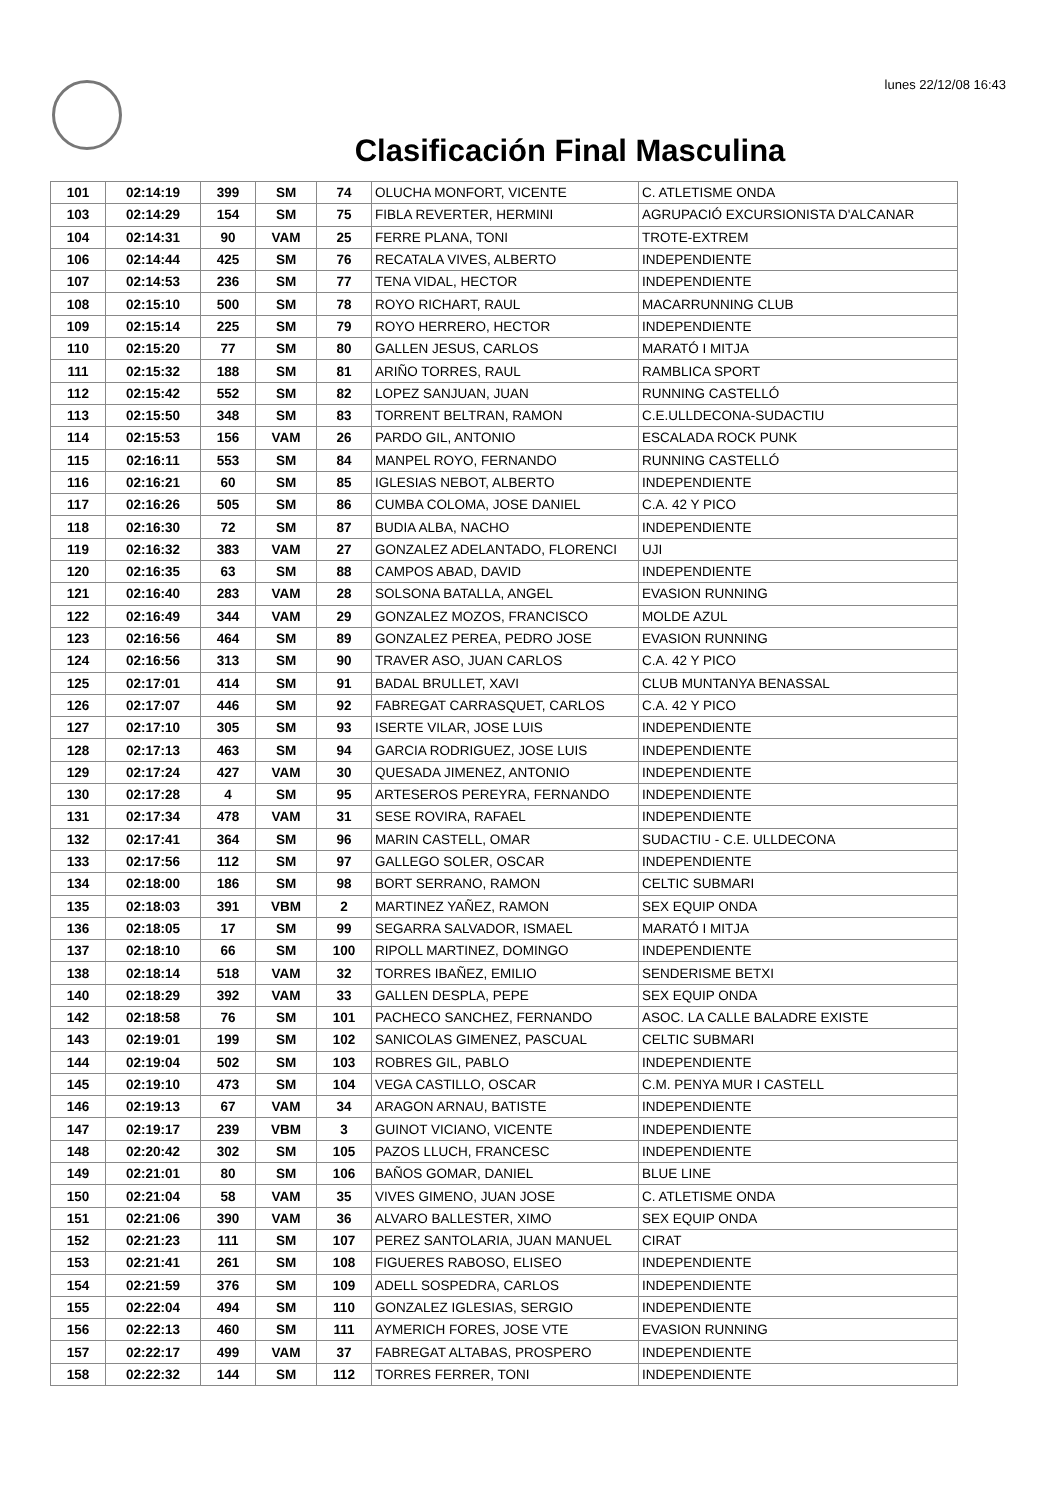lunes 22/12/08 16:43
Clasificación Final Masculina
| 101 | 02:14:19 | 399 | SM | 74 | OLUCHA MONFORT, VICENTE | C. ATLETISME ONDA |
| 103 | 02:14:29 | 154 | SM | 75 | FIBLA REVERTER, HERMINI | AGRUPACIÓ EXCURSIONISTA D'ALCANAR |
| 104 | 02:14:31 | 90 | VAM | 25 | FERRE PLANA, TONI | TROTE-EXTREM |
| 106 | 02:14:44 | 425 | SM | 76 | RECATALA VIVES, ALBERTO | INDEPENDIENTE |
| 107 | 02:14:53 | 236 | SM | 77 | TENA VIDAL, HECTOR | INDEPENDIENTE |
| 108 | 02:15:10 | 500 | SM | 78 | ROYO RICHART, RAUL | MACARRUNNING CLUB |
| 109 | 02:15:14 | 225 | SM | 79 | ROYO HERRERO, HECTOR | INDEPENDIENTE |
| 110 | 02:15:20 | 77 | SM | 80 | GALLEN JESUS, CARLOS | MARATÓ I MITJA |
| 111 | 02:15:32 | 188 | SM | 81 | ARIÑO TORRES, RAUL | RAMBLICA SPORT |
| 112 | 02:15:42 | 552 | SM | 82 | LOPEZ SANJUAN, JUAN | RUNNING CASTELLÓ |
| 113 | 02:15:50 | 348 | SM | 83 | TORRENT BELTRAN, RAMON | C.E.ULLDECONA-SUDACTIU |
| 114 | 02:15:53 | 156 | VAM | 26 | PARDO GIL, ANTONIO | ESCALADA ROCK PUNK |
| 115 | 02:16:11 | 553 | SM | 84 | MANPEL ROYO, FERNANDO | RUNNING CASTELLÓ |
| 116 | 02:16:21 | 60 | SM | 85 | IGLESIAS NEBOT, ALBERTO | INDEPENDIENTE |
| 117 | 02:16:26 | 505 | SM | 86 | CUMBA COLOMA, JOSE DANIEL | C.A. 42 Y PICO |
| 118 | 02:16:30 | 72 | SM | 87 | BUDIA ALBA, NACHO | INDEPENDIENTE |
| 119 | 02:16:32 | 383 | VAM | 27 | GONZALEZ ADELANTADO, FLORENCI | UJI |
| 120 | 02:16:35 | 63 | SM | 88 | CAMPOS ABAD, DAVID | INDEPENDIENTE |
| 121 | 02:16:40 | 283 | VAM | 28 | SOLSONA BATALLA, ANGEL | EVASION RUNNING |
| 122 | 02:16:49 | 344 | VAM | 29 | GONZALEZ MOZOS, FRANCISCO | MOLDE AZUL |
| 123 | 02:16:56 | 464 | SM | 89 | GONZALEZ PEREA, PEDRO JOSE | EVASION RUNNING |
| 124 | 02:16:56 | 313 | SM | 90 | TRAVER ASO, JUAN CARLOS | C.A. 42 Y PICO |
| 125 | 02:17:01 | 414 | SM | 91 | BADAL BRULLET, XAVI | CLUB MUNTANYA BENASSAL |
| 126 | 02:17:07 | 446 | SM | 92 | FABREGAT CARRASQUET, CARLOS | C.A. 42 Y PICO |
| 127 | 02:17:10 | 305 | SM | 93 | ISERTE VILAR, JOSE LUIS | INDEPENDIENTE |
| 128 | 02:17:13 | 463 | SM | 94 | GARCIA RODRIGUEZ, JOSE LUIS | INDEPENDIENTE |
| 129 | 02:17:24 | 427 | VAM | 30 | QUESADA JIMENEZ, ANTONIO | INDEPENDIENTE |
| 130 | 02:17:28 | 4 | SM | 95 | ARTESEROS PEREYRA, FERNANDO | INDEPENDIENTE |
| 131 | 02:17:34 | 478 | VAM | 31 | SESE ROVIRA, RAFAEL | INDEPENDIENTE |
| 132 | 02:17:41 | 364 | SM | 96 | MARIN CASTELL, OMAR | SUDACTIU - C.E. ULLDECONA |
| 133 | 02:17:56 | 112 | SM | 97 | GALLEGO SOLER, OSCAR | INDEPENDIENTE |
| 134 | 02:18:00 | 186 | SM | 98 | BORT SERRANO, RAMON | CELTIC SUBMARI |
| 135 | 02:18:03 | 391 | VBM | 2 | MARTINEZ YAÑEZ, RAMON | SEX EQUIP ONDA |
| 136 | 02:18:05 | 17 | SM | 99 | SEGARRA SALVADOR, ISMAEL | MARATÓ I MITJA |
| 137 | 02:18:10 | 66 | SM | 100 | RIPOLL MARTINEZ, DOMINGO | INDEPENDIENTE |
| 138 | 02:18:14 | 518 | VAM | 32 | TORRES IBAÑEZ, EMILIO | SENDERISME BETXI |
| 140 | 02:18:29 | 392 | VAM | 33 | GALLEN DESPLA, PEPE | SEX EQUIP ONDA |
| 142 | 02:18:58 | 76 | SM | 101 | PACHECO SANCHEZ, FERNANDO | ASOC. LA CALLE BALADRE EXISTE |
| 143 | 02:19:01 | 199 | SM | 102 | SANICOLAS GIMENEZ, PASCUAL | CELTIC SUBMARI |
| 144 | 02:19:04 | 502 | SM | 103 | ROBRES GIL, PABLO | INDEPENDIENTE |
| 145 | 02:19:10 | 473 | SM | 104 | VEGA CASTILLO, OSCAR | C.M. PENYA MUR I CASTELL |
| 146 | 02:19:13 | 67 | VAM | 34 | ARAGON ARNAU, BATISTE | INDEPENDIENTE |
| 147 | 02:19:17 | 239 | VBM | 3 | GUINOT VICIANO, VICENTE | INDEPENDIENTE |
| 148 | 02:20:42 | 302 | SM | 105 | PAZOS LLUCH, FRANCESC | INDEPENDIENTE |
| 149 | 02:21:01 | 80 | SM | 106 | BAÑOS GOMAR, DANIEL | BLUE LINE |
| 150 | 02:21:04 | 58 | VAM | 35 | VIVES GIMENO, JUAN JOSE | C. ATLETISME ONDA |
| 151 | 02:21:06 | 390 | VAM | 36 | ALVARO BALLESTER, XIMO | SEX EQUIP ONDA |
| 152 | 02:21:23 | 111 | SM | 107 | PEREZ SANTOLARIA, JUAN MANUEL | CIRAT |
| 153 | 02:21:41 | 261 | SM | 108 | FIGUERES RABOSO, ELISEO | INDEPENDIENTE |
| 154 | 02:21:59 | 376 | SM | 109 | ADELL SOSPEDRA, CARLOS | INDEPENDIENTE |
| 155 | 02:22:04 | 494 | SM | 110 | GONZALEZ IGLESIAS, SERGIO | INDEPENDIENTE |
| 156 | 02:22:13 | 460 | SM | 111 | AYMERICH FORES, JOSE VTE | EVASION RUNNING |
| 157 | 02:22:17 | 499 | VAM | 37 | FABREGAT ALTABAS, PROSPERO | INDEPENDIENTE |
| 158 | 02:22:32 | 144 | SM | 112 | TORRES FERRER, TONI | INDEPENDIENTE |